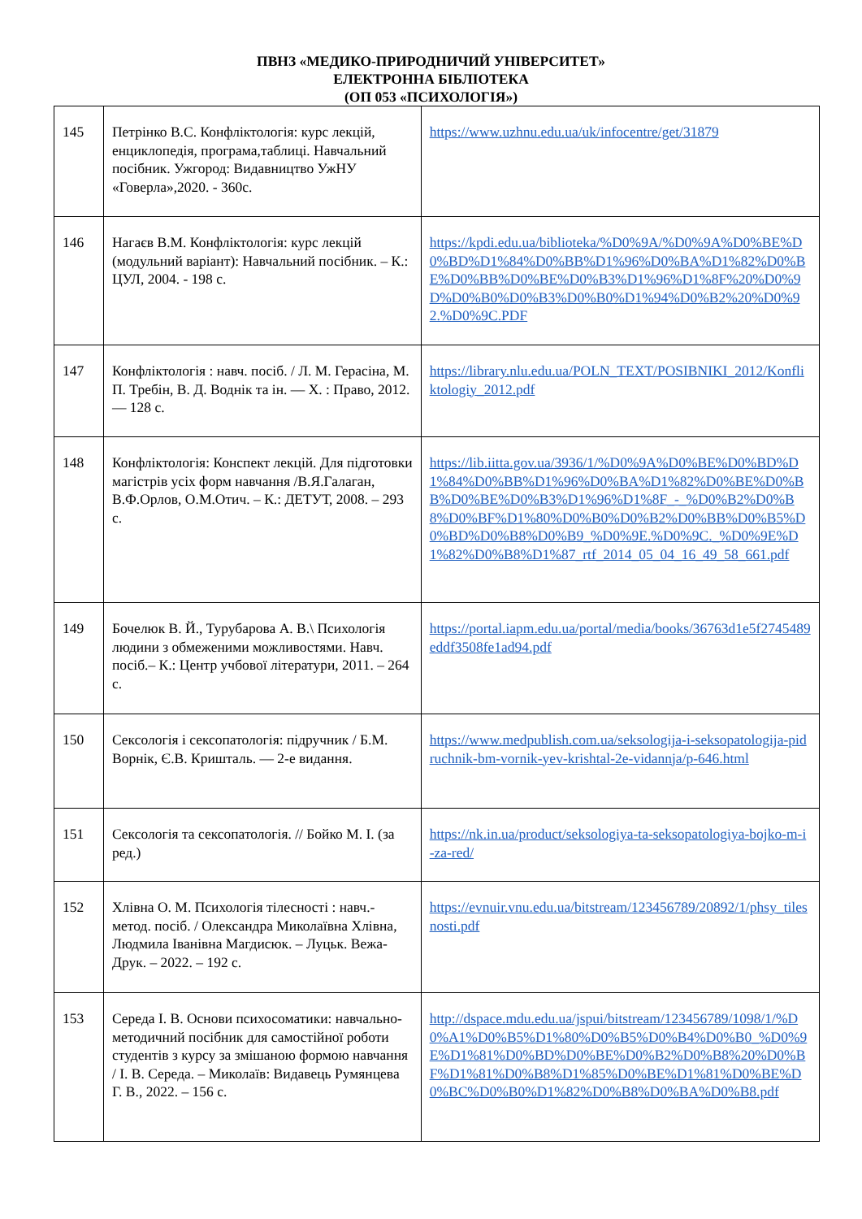ПВНЗ «МЕДИКО-ПРИРОДНИЧИЙ УНІВЕРСИТЕТ»
ЕЛЕКТРОННА БІБЛІОТЕКА
(ОП 053 «ПСИХОЛОГІЯ»)
| 145 | Петрінко В.С. Конфліктологія: курс лекцій, енциклопедія, програма,таблиці. Навчальний посібник. Ужгород: Видавництво УжНУ «Говерла»,2020. - 360с. | https://www.uzhnu.edu.ua/uk/infocentre/get/31879 |
| 146 | Нагаєв В.М. Конфліктологія: курс лекцій (модульний варіант): Навчальний посібник. – К.: ЦУЛ, 2004. - 198 с. | https://kpdi.edu.ua/biblioteka/%D0%9A/%D0%9A%D0%BE%D0%BD%D1%84%D0%BB%D1%96%D0%BA%D1%82%D0%BE%D0%BB%D0%BE%D0%B3%D1%96%D1%8F%20%D0%9D%D0%B0%D0%B3%D0%B0%D1%94%D0%B2%20%D0%92.%D0%9C.PDF |
| 147 | Конфліктологія : навч. посіб. / Л. М. Герасіна, М. П. Требін, В. Д. Воднік та ін. — Х. : Право, 2012. — 128 с. | https://library.nlu.edu.ua/POLN_TEXT/POSIBNIKI_2012/Konfliktologiy_2012.pdf |
| 148 | Конфліктологія: Конспект лекцій. Для підготовки магістрів усіх форм навчання /В.Я.Галаган, В.Ф.Орлов, О.М.Отич. – К.: ДЕТУТ, 2008. – 293 с. | https://lib.iitta.gov.ua/3936/1/%D0%9A%D0%BE%D0%BD%D1%84%D0%BB%D1%96%D0%BA%D1%82%D0%BE%D0%BB%D0%BE%D0%B3%D1%96%D1%8F_-_%D0%B2%D0%B8%D0%BF%D1%80%D0%B0%D0%B2%D0%BB%D0%B5%D0%BD%D0%B8%D0%B9_%D0%9E.%D0%9C._%D0%9E%D1%82%D0%B8%D1%87_rtf_2014_05_04_16_49_58_661.pdf |
| 149 | Бочелюк В. Й., Турубарова А. В.\ Психологія людини з обмеженими можливостями. Навч. посіб.– К.: Центр учбової літератури, 2011. – 264 с. | https://portal.iapm.edu.ua/portal/media/books/36763d1e5f2745489eddf3508fe1ad94.pdf |
| 150 | Сексологія і сексопатологія: підручник / Б.М. Ворнік, Є.В. Кришталь. — 2-е видання. | https://www.medpublish.com.ua/seksologija-i-seksopatologija-pidruchnik-bm-vornik-yev-krishtal-2e-vidannja/p-646.html |
| 151 | Сексологія та сексопатологія. // Бойко М. І. (за ред.) | https://nk.in.ua/product/seksologiya-ta-seksopatologiya-bojko-m-i-za-red/ |
| 152 | Хлівна О. М. Психологія тілесності : навч.-метод. посіб. / Олександра Миколаївна Хлівна, Людмила Іванівна Магдисюк. – Луцьк. Вежа-Друк. – 2022. – 192 с. | https://evnuir.vnu.edu.ua/bitstream/123456789/20892/1/phsy_tilesnosti.pdf |
| 153 | Середа І. В. Основи психосоматики: навчально-методичний посібник для самостійної роботи студентів з курсу за змішаною формою навчання / І. В. Середа. – Миколаїв: Видавець Румянцева Г. В., 2022. – 156 с. | http://dspace.mdu.edu.ua/jspui/bitstream/123456789/1098/1/%D0%A1%D0%B5%D1%80%D0%B5%D0%B4%D0%B0_%D0%9E%D1%81%D0%BD%D0%BE%D0%B2%D0%B8%20%D0%BF%D1%81%D0%B8%D1%85%D0%BE%D1%81%D0%BE%D0%BC%D0%B0%D1%82%D0%B8%D0%BA%D0%B8.pdf |